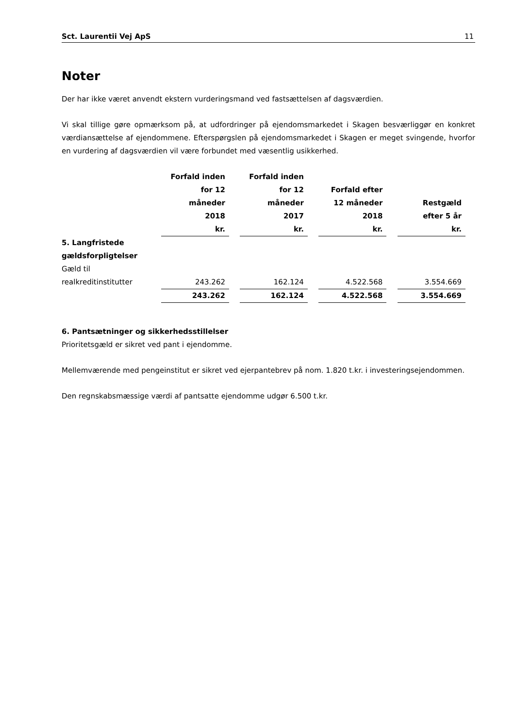Sct. Laurentii Vej ApS 11
Noter
Der har ikke været anvendt ekstern vurderingsmand ved fastsættelsen af dagsværdien.
Vi skal tillige gøre opmærksom på, at udfordringer på ejendomsmarkedet i Skagen besværliggør en konkret værdiansættelse af ejendommene. Efterspørgslen på ejendomsmarkedet i Skagen er meget svingende, hvorfor en vurdering af dagsværdien vil være forbundet med væsentlig usikkerhed.
| | Forfald inden for 12 måneder 2018 | | Forfald inden for 12 måneder 2017 | | Forfald efter 12 måneder 2018 | | Restgæld efter 5 år |
| --- | --- | --- | --- | --- | --- | --- | --- |
| | kr. | | kr. | | kr. | | kr. |
| 5. Langfristede gældsforpligtelser | | | | | | | |
| Gæld til realkreditinstitutter | 243.262 | | 162.124 | | 4.522.568 | | 3.554.669 |
| | 243.262 | | 162.124 | | 4.522.568 | | 3.554.669 |
6. Pantsætninger og sikkerhedsstillelser
Prioritetsgæld er sikret ved pant i ejendomme.
Mellemværende med pengeinstitut er sikret ved ejerpantebrev på nom. 1.820 t.kr. i investeringsejendommen.
Den regnskabsmæssige værdi af pantsatte ejendomme udgør 6.500 t.kr.